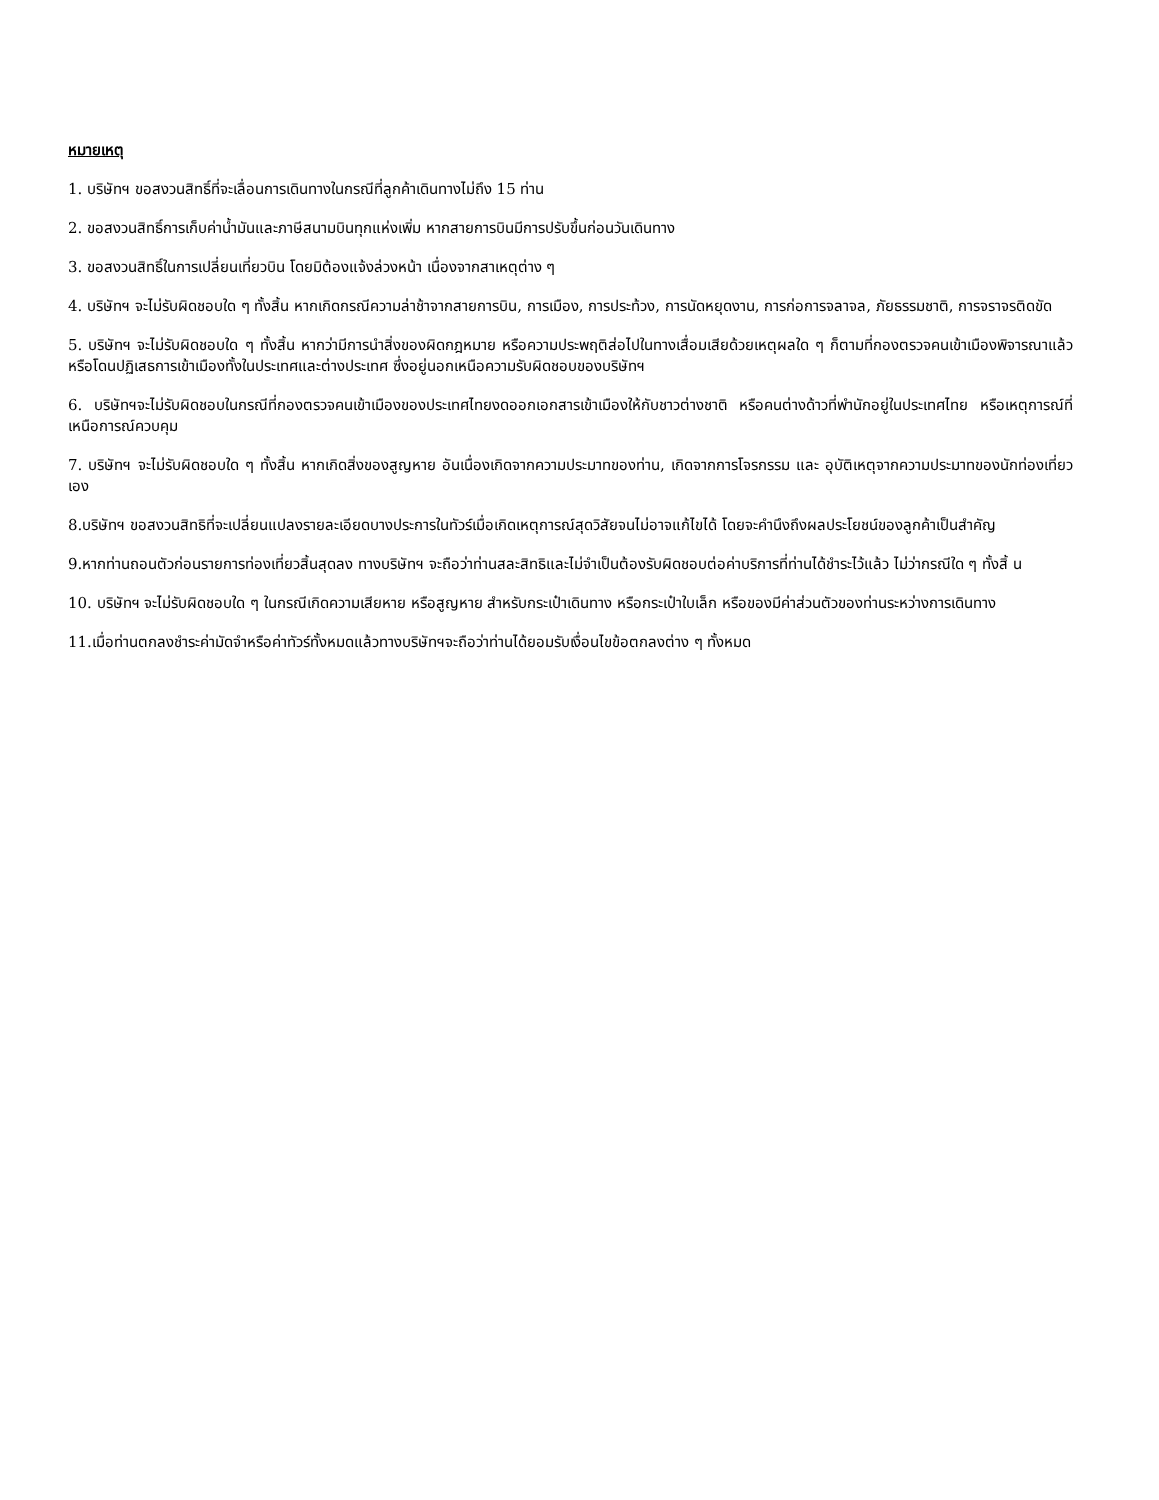หมายเหตุ
1. บริษัทฯ ขอสงวนสิทธิ์ที่จะเลื่อนการเดินทางในกรณีที่ลูกค้าเดินทางไม่ถึง 15 ท่าน
2. ขอสงวนสิทธิ์การเก็บค่าน้ำมันและภาษีสนามบินทุกแห่งเพิ่ม หากสายการบินมีการปรับขึ้นก่อนวันเดินทาง
3. ขอสงวนสิทธิ์ในการเปลี่ยนเที่ยวบิน โดยมิต้องแจ้งล่วงหน้า เนื่องจากสาเหตุต่าง ๆ
4. บริษัทฯ จะไม่รับผิดชอบใด ๆ ทั้งสิ้น หากเกิดกรณีความล่าช้าจากสายการบิน, การเมือง, การประท้วง, การนัดหยุดงาน, การก่อการจลาจล, ภัยธรรมชาติ, การจราจรติดขัด
5. บริษัทฯ จะไม่รับผิดชอบใด ๆ ทั้งสิ้น หากว่ามีการนำสิ่งของผิดกฎหมาย หรือความประพฤติส่อไปในทางเสื่อมเสียด้วยเหตุผลใด ๆ ก็ตามที่กองตรวจคนเข้าเมืองพิจารณาแล้ว หรือโดนปฏิเสธการเข้าเมืองทั้งในประเทศและต่างประเทศ ซึ่งอยู่นอกเหนือความรับผิดชอบของบริษัทฯ
6. บริษัทฯจะไม่รับผิดชอบในกรณีที่กองตรวจคนเข้าเมืองของประเทศไทยงดออกเอกสารเข้าเมืองให้กับชาวต่างชาติ หรือคนต่างด้าวที่พำนักอยู่ในประเทศไทย หรือเหตุการณ์ที่เหนือการณ์ควบคุม
7. บริษัทฯ จะไม่รับผิดชอบใด ๆ ทั้งสิ้น หากเกิดสิ่งของสูญหาย อันเนื่องเกิดจากความประมาทของท่าน, เกิดจากการโจรกรรม และ อุบัติเหตุจากความประมาทของนักท่องเที่ยวเอง
8.บริษัทฯ ขอสงวนสิทธิที่จะเปลี่ยนแปลงรายละเอียดบางประการในทัวร์เมื่อเกิดเหตุการณ์สุดวิสัยจนไม่อาจแก้ไขได้ โดยจะคำนึงถึงผลประโยชน์ของลูกค้าเป็นสำคัญ
9.หากท่านถอนตัวก่อนรายการท่องเที่ยวสิ้นสุดลง ทางบริษัทฯ จะถือว่าท่านสละสิทธิและไม่จำเป็นต้องรับผิดชอบต่อค่าบริการที่ท่านได้ชำระไว้แล้ว ไม่ว่ากรณีใด ๆ ทั้งสิ้ น
10. บริษัทฯ จะไม่รับผิดชอบใด ๆ ในกรณีเกิดความเสียหาย หรือสูญหาย สำหรับกระเป๋าเดินทาง หรือกระเป๋าใบเล็ก หรือของมีค่าส่วนตัวของท่านระหว่างการเดินทาง
11.เมื่อท่านตกลงชำระค่ามัดจำหรือค่าทัวร์ทั้งหมดแล้วทางบริษัทฯจะถือว่าท่านได้ยอมรับเงื่อนไขข้อตกลงต่าง ๆ ทั้งหมด